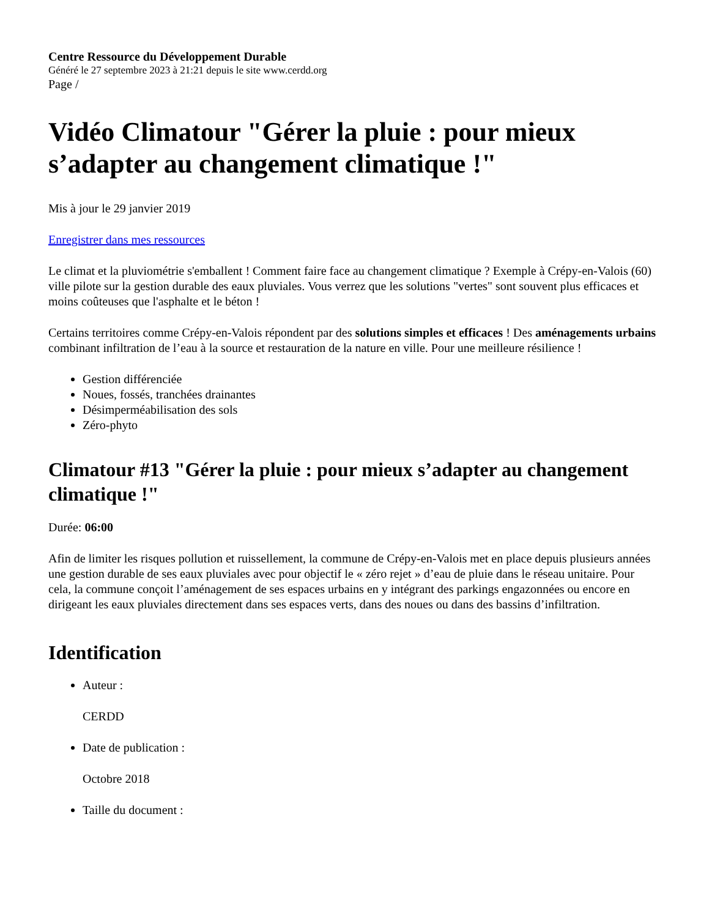Centre Ressource du Développement Durable
Généré le 27 septembre 2023 à 21:21 depuis le site www.cerdd.org
Page /
Vidéo Climatour "Gérer la pluie : pour mieux s’adapter au changement climatique !"
Mis à jour le 29 janvier 2019
Enregistrer dans mes ressources
Le climat et la pluviométrie s'emballent ! Comment faire face au changement climatique ? Exemple à Crépy-en-Valois (60) ville pilote sur la gestion durable des eaux pluviales. Vous verrez que les solutions "vertes" sont souvent plus efficaces et moins coûteuses que l'asphalte et le béton !
Certains territoires comme Crépy-en-Valois répondent par des solutions simples et efficaces ! Des aménagements urbains combinant infiltration de l’eau à la source et restauration de la nature en ville. Pour une meilleure résilience !
Gestion différenciée
Noues, fossés, tranchées drainantes
Désimperméabilisation des sols
Zéro-phyto
Climatour #13 "Gérer la pluie : pour mieux s’adapter au changement climatique !"
Durée: 06:00
Afin de limiter les risques pollution et ruissellement, la commune de Crépy-en-Valois met en place depuis plusieurs années une gestion durable de ses eaux pluviales avec pour objectif le « zéro rejet » d’eau de pluie dans le réseau unitaire. Pour cela, la commune conçoit l’aménagement de ses espaces urbains en y intégrant des parkings engazonnées ou encore en dirigeant les eaux pluviales directement dans ses espaces verts, dans des noues ou dans des bassins d’infiltration.
Identification
Auteur :
CERDD
Date de publication :
Octobre 2018
Taille du document :